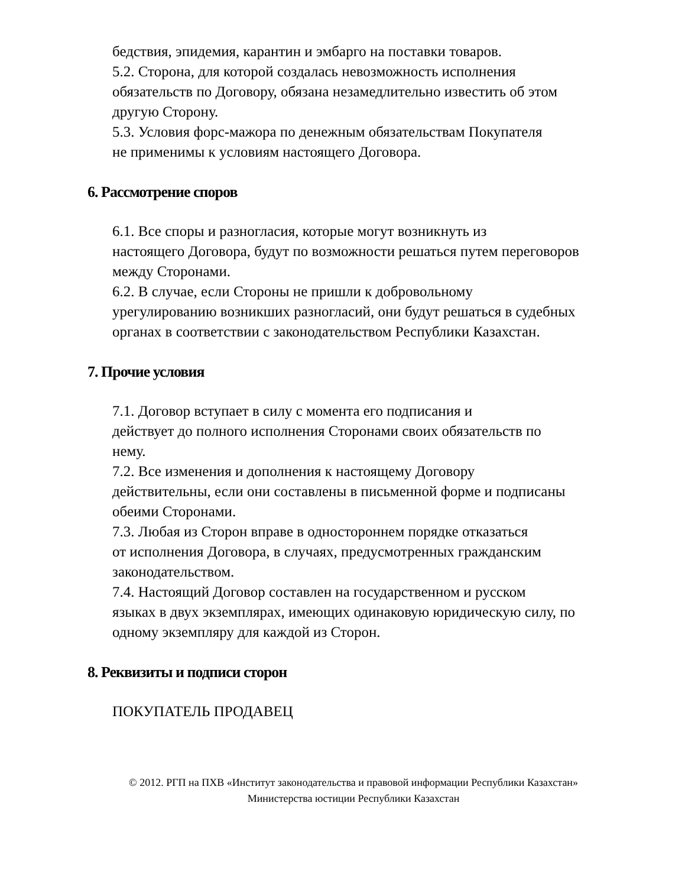бедствия, эпидемия, карантин и эмбарго на поставки товаров.
5.2. Сторона, для которой создалась невозможность исполнения
обязательств по Договору, обязана незамедлительно известить об этом
другую Сторону.
5.3. Условия форс-мажора по денежным обязательствам Покупателя
не применимы к условиям настоящего Договора.
6. Рассмотрение споров
6.1. Все споры и разногласия, которые могут возникнуть из
настоящего Договора, будут по возможности решаться путем переговоров
между Сторонами.
6.2. В случае, если Стороны не пришли к добровольному
урегулированию возникших разногласий, они будут решаться в судебных
органах в соответствии с законодательством Республики Казахстан.
7. Прочие условия
7.1. Договор вступает в силу с момента его подписания и
действует до полного исполнения Сторонами своих обязательств по
нему.
7.2. Все изменения и дополнения к настоящему Договору
действительны, если они составлены в письменной форме и подписаны
обеими Сторонами.
7.3. Любая из Сторон вправе в одностороннем порядке отказаться
от исполнения Договора, в случаях, предусмотренных гражданским
законодательством.
7.4. Настоящий Договор составлен на государственном и русском
языках в двух экземплярах, имеющих одинаковую юридическую силу, по
одному экземпляру для каждой из Сторон.
8. Реквизиты и подписи сторон
ПОКУПАТЕЛЬ ПРОДАВЕЦ
© 2012. РГП на ПХВ «Институт законодательства и правовой информации Республики Казахстан»
Министерства юстиции Республики Казахстан